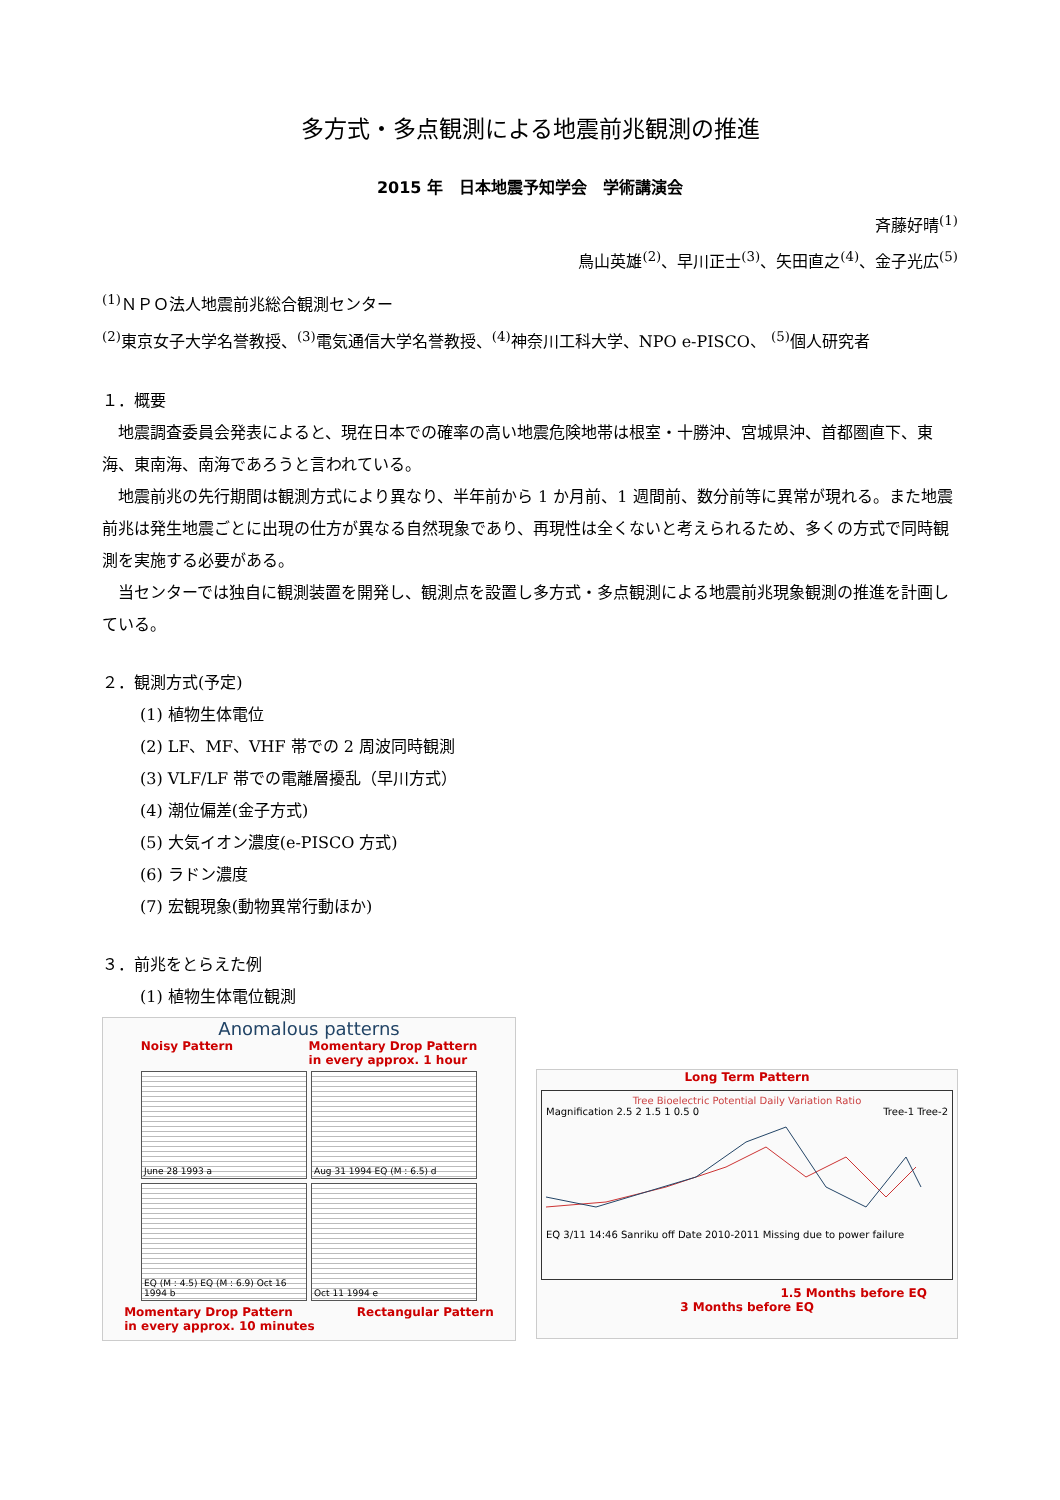多方式・多点観測による地震前兆観測の推進
2015 年　日本地震予知学会　学術講演会
斉藤好晴<sup>(1)</sup>
鳥山英雄<sup>(2)</sup>、早川正士<sup>(3)</sup>、矢田直之<sup>(4)</sup>、金子光広<sup>(5)</sup>
<sup>(1)</sup> ＮＰＯ法人地震前兆総合観測センター
<sup>(2)</sup> 東京女子大学名誉教授、<sup>(3)</sup>電気通信大学名誉教授、<sup>(4)</sup>神奈川工科大学、NPO e-PISCO、 <sup>(5)</sup>個人研究者
１．概要
地震調査委員会発表によると、現在日本での確率の高い地震危険地帯は根室・十勝沖、宮城県沖、首都圏直下、東海、東南海、南海であろうと言われている。
地震前兆の先行期間は観測方式により異なり、半年前から 1 か月前、1 週間前、数分前等に異常が現れる。また地震前兆は発生地震ごとに出現の仕方が異なる自然現象であり、再現性は全くないと考えられるため、多くの方式で同時観測を実施する必要がある。
当センターでは独自に観測装置を開発し、観測点を設置し多方式・多点観測による地震前兆現象観測の推進を計画している。
２．観測方式(予定)
(1) 植物生体電位
(2) LF、MF、VHF 帯での 2 周波同時観測
(3) VLF/LF 帯での電離層擾乱（早川方式）
(4) 潮位偏差(金子方式)
(5) 大気イオン濃度(e-PISCO 方式)
(6) ラドン濃度
(7) 宏観現象(動物異常行動ほか)
３．前兆をとらえた例
(1) 植物生体電位観測
Anomalous patterns
Noisy Pattern Momentary Drop Pattern
in every approx. 1 hour
June 28 1993 a
Aug 31 1994 EQ (M : 6.5) d
EQ (M : 4.5) EQ (M : 6.9) Oct 16 1994 b
Oct 11 1994 e
Momentary Drop Pattern
in every approx. 10 minutes Rectangular Pattern
Long Term Pattern
Tree Bioelectric Potential Daily Variation Ratio
Tree-1 Tree-2
Magnification 2.5 2 1.5 1 0.5 0
EQ 3/11 14:46 Sanriku off Date 2010-2011 Missing due to power failure
1.5 Months before EQ
3 Months before EQ